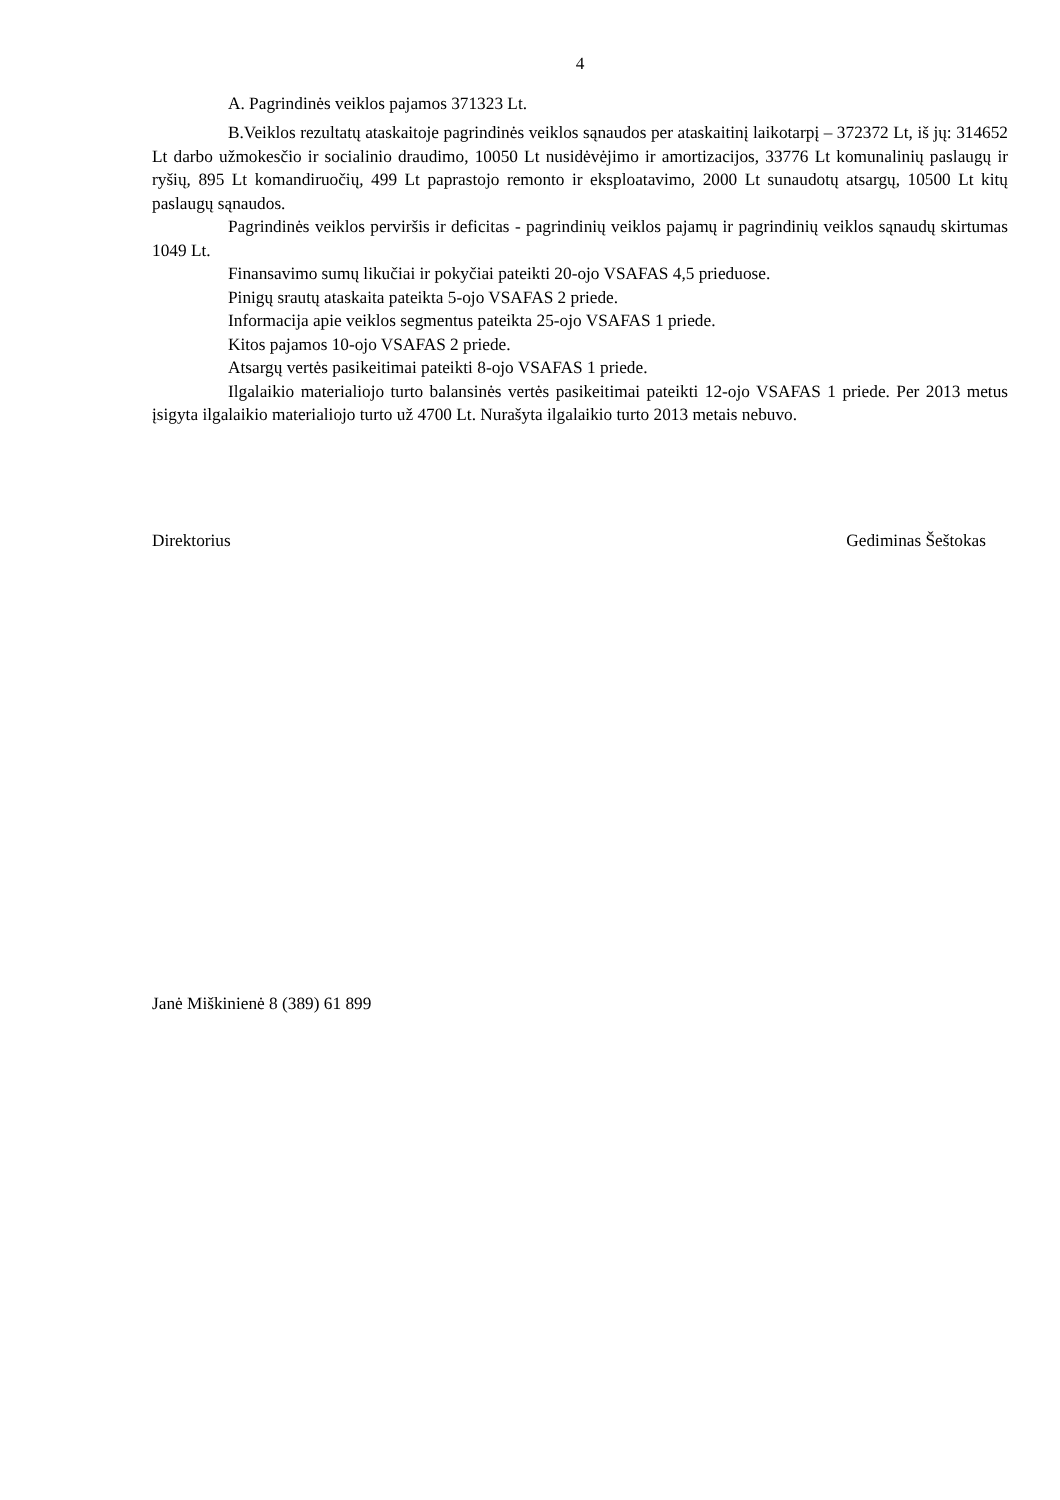4
A. Pagrindinės veiklos pajamos 371323 Lt.
B.Veiklos rezultatų ataskaitoje pagrindinės veiklos sąnaudos per ataskaitinį laikotarpį – 372372 Lt, iš jų: 314652 Lt darbo užmokesčio ir socialinio draudimo, 10050 Lt nusidėvėjimo ir amortizacijos, 33776 Lt komunalinių paslaugų ir ryšių, 895 Lt komandiruočių, 499 Lt paprastojo remonto ir eksploatavimo, 2000 Lt sunaudotų atsargų, 10500 Lt kitų paslaugų sąnaudos.
Pagrindinės veiklos perviršis ir deficitas - pagrindinių veiklos pajamų ir pagrindinių veiklos sąnaudų skirtumas 1049 Lt.
Finansavimo sumų likučiai ir pokyčiai pateikti 20-ojo VSAFAS 4,5 prieduose.
Pinigų srautų ataskaita pateikta 5-ojo VSAFAS 2 priede.
Informacija apie veiklos segmentus pateikta 25-ojo VSAFAS 1 priede.
Kitos pajamos 10-ojo VSAFAS 2 priede.
Atsargų vertės pasikeitimai pateikti 8-ojo VSAFAS 1 priede.
Ilgalaikio materialiojo turto balansinės vertės pasikeitimai pateikti 12-ojo VSAFAS 1 priede. Per 2013 metus įsigyta ilgalaikio materialiojo turto už 4700 Lt. Nurašyta ilgalaikio turto 2013 metais nebuvo.
Direktorius Gediminas Šeštokas
Janė Miškinienė 8 (389) 61 899